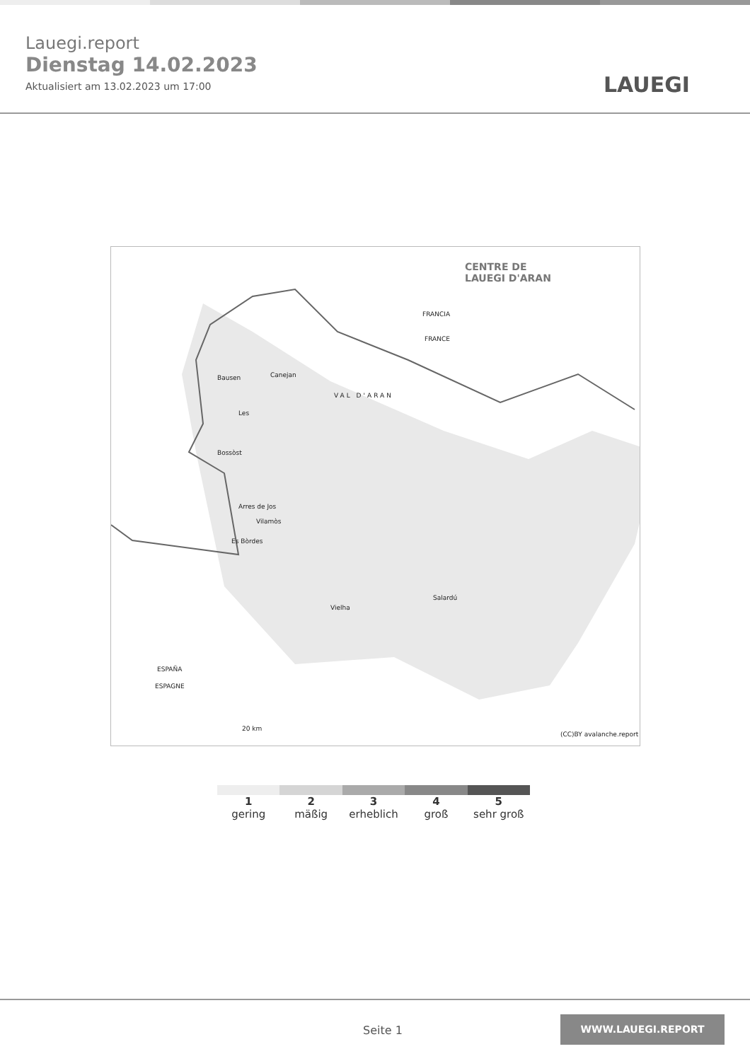Lauegi.report
Dienstag 14.02.2023
Aktualisiert am 13.02.2023 um 17:00
LAUEGI
CENTRE DE
LAUEGI D'ARAN
FRANCIA
FRANCE
Bausen Canejan
Les
Bossòst
VAL D'ARAN
Arres de Jos
Vilamòs
Es Bòrdes
Vielha
Salardú
ESPAÑA
ESPAGNE
20 km
(CC)BY avalanche.report
1
gering
2
mäßig
3
erheblich
4
groß
5
sehr groß
Seite 1
WWW.LAUEGI.REPORT